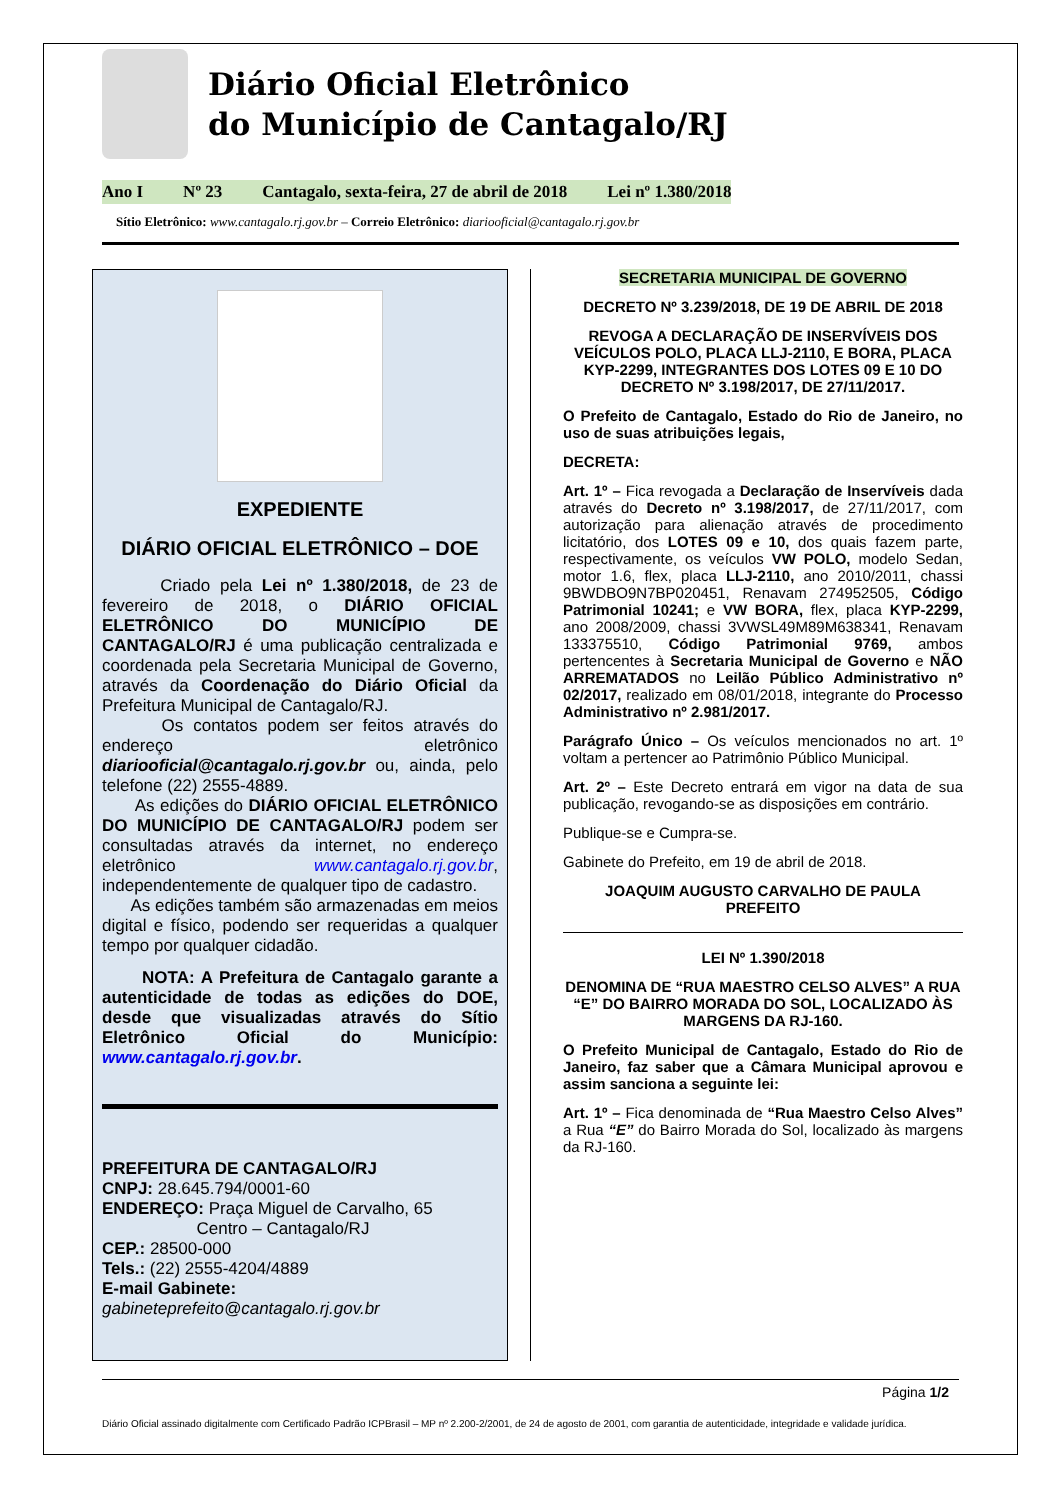Diário Oficial Eletrônico
do Município de Cantagalo/RJ
Ano I Nº 23 Cantagalo, sexta-feira, 27 de abril de 2018 Lei nº 1.380/2018
Sítio Eletrônico: www.cantagalo.rj.gov.br – Correio Eletrônico: diariooficial@cantagalo.rj.gov.br
EXPEDIENTE
DIÁRIO OFICIAL ELETRÔNICO – DOE
Criado pela Lei nº 1.380/2018, de 23 de fevereiro de 2018, o DIÁRIO OFICIAL ELETRÔNICO DO MUNICÍPIO DE CANTAGALO/RJ é uma publicação centralizada e coordenada pela Secretaria Municipal de Governo, através da Coordenação do Diário Oficial da Prefeitura Municipal de Cantagalo/RJ.
Os contatos podem ser feitos através do endereço eletrônico diariooficial@cantagalo.rj.gov.br ou, ainda, pelo telefone (22) 2555-4889.
As edições do DIÁRIO OFICIAL ELETRÔNICO DO MUNICÍPIO DE CANTAGALO/RJ podem ser consultadas através da internet, no endereço eletrônico www.cantagalo.rj.gov.br, independentemente de qualquer tipo de cadastro.
As edições também são armazenadas em meios digital e físico, podendo ser requeridas a qualquer tempo por qualquer cidadão.
NOTA: A Prefeitura de Cantagalo garante a autenticidade de todas as edições do DOE, desde que visualizadas através do Sítio Eletrônico Oficial do Município: www.cantagalo.rj.gov.br.
PREFEITURA DE CANTAGALO/RJ
CNPJ: 28.645.794/0001-60
ENDEREÇO: Praça Miguel de Carvalho, 65
Centro – Cantagalo/RJ
CEP.: 28500-000
Tels.: (22) 2555-4204/4889
E-mail Gabinete: gabineteprefeito@cantagalo.rj.gov.br
SECRETARIA MUNICIPAL DE GOVERNO
DECRETO Nº 3.239/2018, DE 19 DE ABRIL DE 2018
REVOGA A DECLARAÇÃO DE INSERVÍVEIS DOS VEÍCULOS POLO, PLACA LLJ-2110, E BORA, PLACA KYP-2299, INTEGRANTES DOS LOTES 09 E 10 DO DECRETO Nº 3.198/2017, DE 27/11/2017.
O Prefeito de Cantagalo, Estado do Rio de Janeiro, no uso de suas atribuições legais,
DECRETA:
Art. 1º – Fica revogada a Declaração de Inservíveis dada através do Decreto nº 3.198/2017, de 27/11/2017, com autorização para alienação através de procedimento licitatório, dos LOTES 09 e 10, dos quais fazem parte, respectivamente, os veículos VW POLO, modelo Sedan, motor 1.6, flex, placa LLJ-2110, ano 2010/2011, chassi 9BWDBO9N7BP020451, Renavam 274952505, Código Patrimonial 10241; e VW BORA, flex, placa KYP-2299, ano 2008/2009, chassi 3VWSL49M89M638341, Renavam 133375510, Código Patrimonial 9769, ambos pertencentes à Secretaria Municipal de Governo e NÃO ARREMATADOS no Leilão Público Administrativo nº 02/2017, realizado em 08/01/2018, integrante do Processo Administrativo nº 2.981/2017.
Parágrafo Único – Os veículos mencionados no art. 1º voltam a pertencer ao Patrimônio Público Municipal.
Art. 2º – Este Decreto entrará em vigor na data de sua publicação, revogando-se as disposições em contrário.
Publique-se e Cumpra-se.
Gabinete do Prefeito, em 19 de abril de 2018.
JOAQUIM AUGUSTO CARVALHO DE PAULA
PREFEITO
LEI Nº 1.390/2018
DENOMINA DE “RUA MAESTRO CELSO ALVES” A RUA “E” DO BAIRRO MORADA DO SOL, LOCALIZADO ÀS MARGENS DA RJ-160.
O Prefeito Municipal de Cantagalo, Estado do Rio de Janeiro, faz saber que a Câmara Municipal aprovou e assim sanciona a seguinte lei:
Art. 1º – Fica denominada de “Rua Maestro Celso Alves” a Rua “E” do Bairro Morada do Sol, localizado às margens da RJ-160.
Página 1/2
Diário Oficial assinado digitalmente com Certificado Padrão ICPBrasil – MP nº 2.200-2/2001, de 24 de agosto de 2001, com garantia de autenticidade, integridade e validade jurídica.